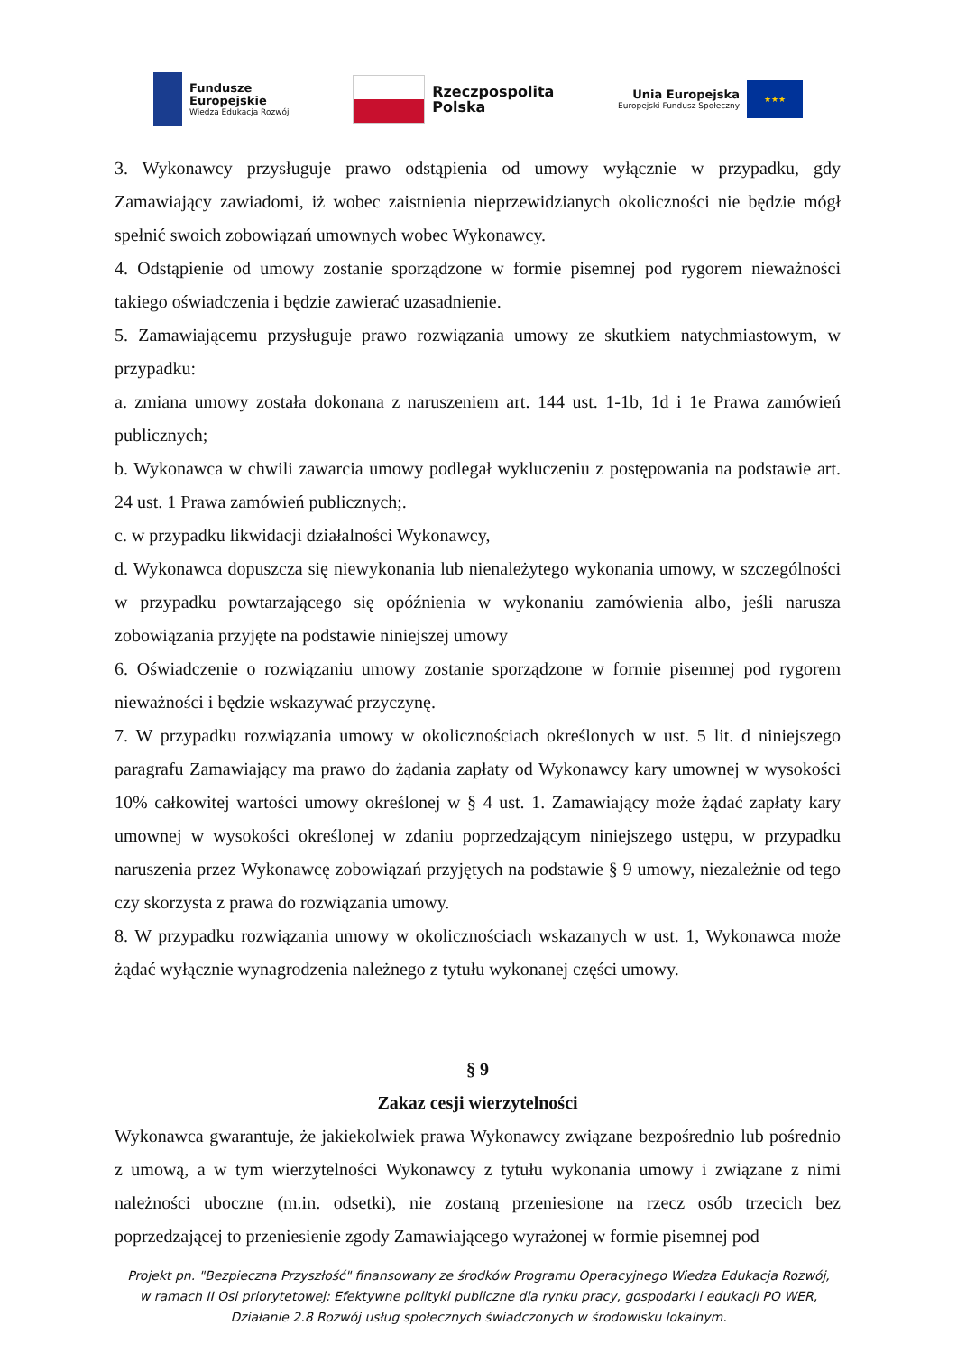Fundusze
Europejskie
Wiedza Edukacja Rozwój
Rzeczpospolita
Polska
Unia Europejska
Europejski Fundusz Społeczny
★★★
3. Wykonawcy przysługuje prawo odstąpienia od umowy wyłącznie w przypadku, gdy Zamawiający zawiadomi, iż wobec zaistnienia nieprzewidzianych okoliczności nie będzie mógł spełnić swoich zobowiązań umownych wobec Wykonawcy.
4. Odstąpienie od umowy zostanie sporządzone w formie pisemnej pod rygorem nieważności takiego oświadczenia i będzie zawierać uzasadnienie.
5. Zamawiającemu przysługuje prawo rozwiązania umowy ze skutkiem natychmiastowym, w przypadku:
a. zmiana umowy została dokonana z naruszeniem art. 144 ust. 1-1b, 1d i 1e Prawa zamówień publicznych;
b. Wykonawca w chwili zawarcia umowy podlegał wykluczeniu z postępowania na podstawie art. 24 ust. 1 Prawa zamówień publicznych;.
c. w przypadku likwidacji działalności Wykonawcy,
d. Wykonawca dopuszcza się niewykonania lub nienależytego wykonania umowy, w szczególności w przypadku powtarzającego się opóźnienia w wykonaniu zamówienia albo, jeśli narusza zobowiązania przyjęte na podstawie niniejszej umowy
6. Oświadczenie o rozwiązaniu umowy zostanie sporządzone w formie pisemnej pod rygorem nieważności i będzie wskazywać przyczynę.
7. W przypadku rozwiązania umowy w okolicznościach określonych w ust. 5 lit. d niniejszego paragrafu Zamawiający ma prawo do żądania zapłaty od Wykonawcy kary umownej w wysokości 10% całkowitej wartości umowy określonej w § 4 ust. 1. Zamawiający może żądać zapłaty kary umownej w wysokości określonej w zdaniu poprzedzającym niniejszego ustępu, w przypadku naruszenia przez Wykonawcę zobowiązań przyjętych na podstawie § 9 umowy, niezależnie od tego czy skorzysta z prawa do rozwiązania umowy.
8. W przypadku rozwiązania umowy w okolicznościach wskazanych w ust. 1, Wykonawca może żądać wyłącznie wynagrodzenia należnego z tytułu wykonanej części umowy.
§ 9
Zakaz cesji wierzytelności
Wykonawca gwarantuje, że jakiekolwiek prawa Wykonawcy związane bezpośrednio lub pośrednio z umową, a w tym wierzytelności Wykonawcy z tytułu wykonania umowy i związane z nimi należności uboczne (m.in. odsetki), nie zostaną przeniesione na rzecz osób trzecich bez poprzedzającej to przeniesienie zgody Zamawiającego wyrażonej w formie pisemnej pod
Projekt pn. "Bezpieczna Przyszłość" finansowany ze środków Programu Operacyjnego Wiedza Edukacja Rozwój,
w ramach II Osi priorytetowej: Efektywne polityki publiczne dla rynku pracy, gospodarki i edukacji PO WER,
Działanie 2.8 Rozwój usług społecznych świadczonych w środowisku lokalnym.